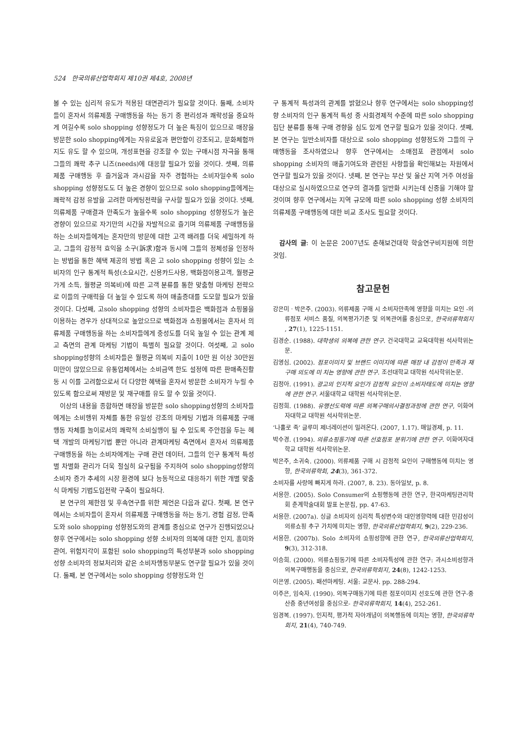524 한국의류산업학회지 제10권 제4호, 2008년
볼 수 있는 심리적 유도가 적용된 대면관리가 필요할 것이다. 둘째, 소비자들이 혼자서 의류제품 구매행동을 하는 동기 중 편리성과 쾌락성을 중요하게 여길수록 solo shopping 성향정도가 더 높은 특징이 있으므로 매장을 방문한 solo shopping에게는 자유로움과 편안함이 강조되고, 문화체험까지도 유도 할 수 있으며, 개성표현을 강조할 수 있는 구매시점 자극을 통해 그들의 쾌락 추구 니즈(needs)에 대응할 필요가 있을 것이다. 셋째, 의류제품 구매행동 후 즐거움과 과시감을 자주 경험하는 소비자일수록 solo shopping 성향정도도 더 높은 경향이 있으므로 solo shopping들에게는 쾌락적 감정 유발을 고려한 마케팅전략을 구사할 필요가 있을 것이다. 넷째, 의류제품 구매결과 만족도가 높을수록 solo shopping 성향정도가 높은 경향이 있으므로 자기만의 시간을 자발적으로 즐기며 의류제품 구매행동을 하는 소비자들에게는 혼자만의 방문에 대한 고객 배려를 더욱 세밀하게 하고, 그들의 감정적 효익을 소구(訴求)함과 동시에 그들의 정체성을 인정하는 방법을 통한 혜택 제공의 방법 혹은 고 solo shopping 성향이 있는 소비자의 인구 통계적 특성(소요시간, 신용카드사용, 백화점이용고객, 월평균 가게 소득, 월평균 의복비)에 따른 고객 분류를 통한 맞춤형 마케팅 전략으로 이들의 구매력을 더 높일 수 있도록 하여 매출증대를 도모할 필요가 있을 것이다. 다섯째, 고solo shopping 성향의 소비자들은 백화점과 쇼핑몰을 이용하는 경우가 상대적으로 높았으므로 백화점과 쇼핑몰에서는 혼자서 의류제품 구매행동을 하는 소비자들에게 충성도를 더욱 높일 수 있는 관계 제고 측면의 관계 마케팅 기법이 특별히 필요할 것이다. 여섯째, 고 solo shopping성향의 소비자들은 월평균 의복비 지출이 10만 원 이상 30만원 미만이 많았으므로 유통업체에서는 소비금액 한도 설정에 따른 판매촉진활동 시 이를 고려함으로서 더 다양한 혜택을 혼자서 방문한 소비자가 누릴 수 있도록 함으로써 재방문 및 재구매를 유도 할 수 있을 것이다.
이상의 내용을 종합하면 매장을 방문한 solo shopping성향의 소비자들에게는 소비행위 자체를 통한 유일성 강조의 마케팅 기법과 의류제품 구매행동 자체를 놀이로서의 쾌락적 소비실행이 될 수 있도록 주안점을 두는 혜택 개발의 마케팅기법 뿐만 아니라 관계마케팅 측면에서 혼자서 의류제품 구매행동을 하는 소비자에게는 구매 관련 데이터, 그들의 인구 통계적 특성별 차별화 관리가 더욱 절실히 요구됨을 주지하여 solo shopping성향의 소비자 증가 추세의 시장 환경에 보다 능동적으로 대응하기 위한 개별 맞춤식 마케팅 기법도입전략 구축이 필요하다.
본 연구의 제한점 및 후속연구를 위한 제언은 다음과 같다. 첫째, 본 연구에서는 소비자들이 혼자서 의류제품 구매행동을 하는 동기, 경험 감정, 만족도와 solo shopping 성향정도와의 관계를 중심으로 연구가 진행되었으나 향후 연구에서는 solo shopping 성향 소비자의 의복에 대한 인지, 흥미와 관여, 위험지각이 포함된 solo shopping의 특성부분과 solo shopping성향 소비자의 정보처리와 같은 소비자행동부분도 연구할 필요가 있을 것이다. 둘째, 본 연구에서는 solo shopping 성향정도와 인
구 통계적 특성과의 관계를 밝혔으나 향후 연구에서는 solo shopping성향 소비자의 인구 통계적 특성 중 사회경제적 수준에 따른 solo shopping집단 분류를 통해 구매 경향을 심도 있게 연구할 필요가 있을 것이다. 셋째, 본 연구는 일반소비자를 대상으로 solo shopping 성향정도와 그들의 구매행동을 조사하였으나 향후 연구에서는 소매점포 관점에서 solo shopping 소비자의 매출기여도와 관련된 사항들을 확인해보는 차원에서 연구할 필요가 있을 것이다. 넷째, 본 연구는 부산 및 울산 지역 거주 여성을 대상으로 실시하였으므로 연구의 결과를 일반화 시키는데 신중을 기해야 할 것이며 향후 연구에서는 지역 규모에 따른 solo shopping 성향 소비자의 의류제품 구매행동에 대한 비교 조사도 필요할 것이다.
감사의 글: 이 논문은 2007년도 춘해보건대학 학술연구비지원에 의한 것임.
참고문헌
강은미ㆍ박은주. (2003). 의류제품 구매 시 소비자만족에 영향을 미치는 요인 -의류점포 서비스 품질, 의복평가기준 및 의복관여를 중심으로, 한국의류학회지 , 27(1), 1225-1151.
김경순. (1988). 대학생의 의복에 관한 연구. 건국대학교 교육대학원 석사학위논문.
김영심. (2002). 점포이미지 및 브랜드 이미지에 따른 매장 내 감정이 만족과 재구매 의도에 미 치는 영향에 관한 연구. 조선대학교 대학원 석사학위논문.
김정아. (1991). 광고의 인지적 요인가 감정적 요인이 소비자태도에 미치는 영향에 관한 연구. 서울대학교 대학원 석사학위논문.
김정희. (1988). 유행선도력에 따른 의복구매의사결정과정에 관한 연구, 이화여자대학교 대학원 석사학위논문.
‘나홀로 족’ 글루미 제너레이션이 밀려온다. (2007, 1.17). 매일경제, p. 11.
박수경. (1994). 의류쇼핑동기에 따른 선호점포 분위기에 관한 연구. 이화여자대학교 대학원 석사학위논문.
박은주, 소귀숙. (2000). 의류제품 구매 시 감정적 요인이 구매행동에 미치는 영향, 한국의류학회, 24(3), 361-372.
소비자를 사랑에 빠지게 하라. (2007, 8. 23). 동아일보, p. 8.
서용한. (2005). Solo Consumer의 쇼핑행동에 관한 연구, 한국마케팅관리학회 춘계학술대회 발표 논문집, pp. 47-63.
서용한. (2007a). 싱글 소비자의 심리적 특성변수와 대인영향력에 대한 민감성이 의류쇼핑 추구 가치에 미치는 영향, 한국의류산업학회지, 9(2), 229-236.
서용한. (2007b). Solo 소비자의 쇼핑성향에 관한 연구, 한국의류산업학회지, 9(3), 312-318.
이승희. (2000). 의류쇼핑동기에 따른 소비자특성에 관한 연구: 과시소비성향과 의복구매행동을 중심으로, 한국의류학회지, 24(8), 1242-1253.
이은영. (2005). 패션마케팅. 서울: 교문사. pp. 288-294.
이주은, 임숙자. (1990). 의복구매동기에 따른 점포이미지 선호도에 관한 연구-중산층 중년여성을 중심으로- 한국의류학회지, 14(4), 252-261.
임경복. (1997). 인지적, 평가적 자아개념이 의복행동에 미치는 영향, 한국의류학회지, 21(4), 740-749.